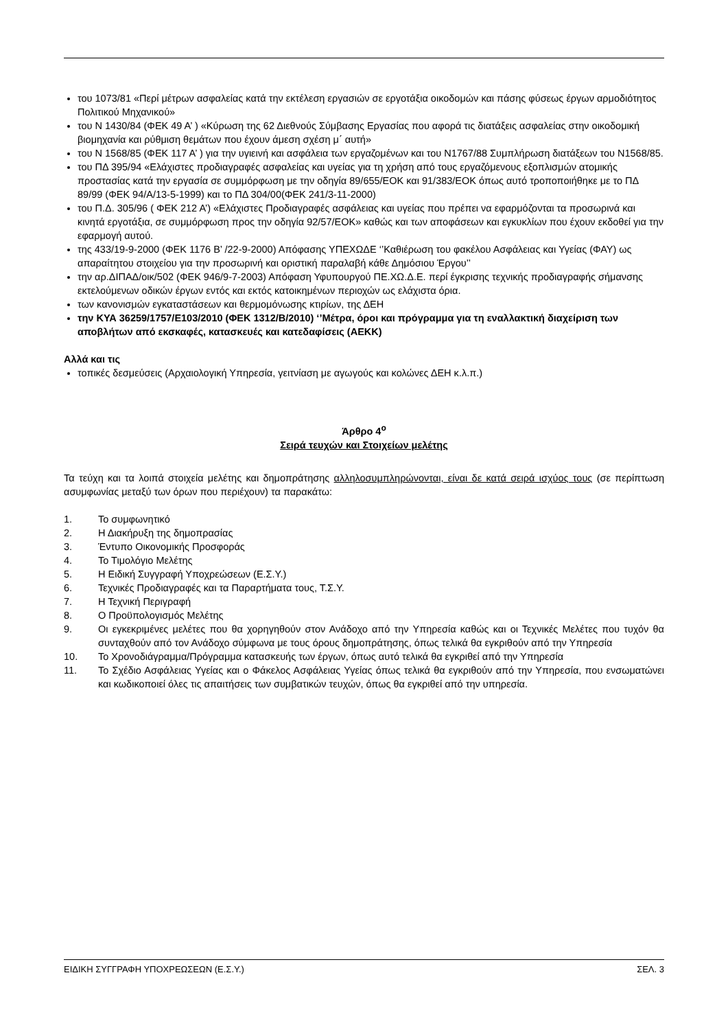του 1073/81 «Περί μέτρων ασφαλείας κατά την εκτέλεση εργασιών σε εργοτάξια οικοδομών και πάσης φύσεως έργων αρμοδιότητος Πολιτικού Μηχανικού»
του Ν 1430/84 (ΦΕΚ 49 Α’ ) «Κύρωση της 62 Διεθνούς Σύμβασης Εργασίας που αφορά τις διατάξεις ασφαλείας στην οικοδομική βιομηχανία και ρύθμιση θεμάτων που έχουν άμεση σχέση μ΄ αυτή»
του Ν 1568/85 (ΦΕΚ 117 Α’ ) για την υγιεινή και ασφάλεια των εργαζομένων και του Ν1767/88 Συμπλήρωση διατάξεων του Ν1568/85.
του ΠΔ 395/94 «Ελάχιστες προδιαγραφές ασφαλείας και υγείας για τη χρήση από τους εργαζόμενους εξοπλισμών ατομικής προστασίας κατά την εργασία σε συμμόρφωση με την οδηγία 89/655/ΕΟΚ και 91/383/ΕΟΚ όπως αυτό τροποποιήθηκε με το ΠΔ 89/99 (ΦΕΚ 94/Α/13-5-1999) και το ΠΔ 304/00(ΦΕΚ 241/3-11-2000)
του Π.Δ. 305/96 ( ΦΕΚ 212 Α’) «Ελάχιστες Προδιαγραφές ασφάλειας και υγείας που πρέπει να εφαρμόζονται τα προσωρινά και κινητά εργοτάξια, σε συμμόρφωση προς την οδηγία 92/57/ΕΟΚ» καθώς και των αποφάσεων και εγκυκλίων που έχουν εκδοθεί για την εφαρμογή αυτού.
της 433/19-9-2000 (ΦΕΚ 1176 Β’ /22-9-2000) Απόφασης ΥΠΕΧΩΔΕ ‘’Καθιέρωση του φακέλου Ασφάλειας και Υγείας (ΦΑΥ) ως απαραίτητου στοιχείου για την προσωρινή και οριστική παραλαβή κάθε Δημόσιου Έργου’’
την αρ.ΔΙΠΑΔ/οικ/502 (ΦΕΚ 946/9-7-2003) Απόφαση Υφυπουργού ΠΕ.ΧΩ.Δ.Ε. περί έγκρισης τεχνικής προδιαγραφής σήμανσης εκτελούμενων οδικών έργων εντός και εκτός κατοικημένων περιοχών ως ελάχιστα όρια.
των κανονισμών εγκαταστάσεων και θερμομόνωσης κτιρίων, της ΔΕΗ
την ΚΥΑ 36259/1757/Ε103/2010 (ΦΕΚ 1312/Β/2010) ‘’Μέτρα, όροι και πρόγραμμα για τη εναλλακτική διαχείριση των αποβλήτων από εκσκαφές, κατασκευές και κατεδαφίσεις (ΑΕΚΚ)
Αλλά και τις
τοπικές δεσμεύσεις (Αρχαιολογική Υπηρεσία, γειτνίαση με αγωγούς και κολώνες ΔΕΗ κ.λ.π.)
Άρθρο 4<sup>ο</sup>
Σειρά τευχών και Στοιχείων μελέτης
Τα τεύχη και τα λοιπά στοιχεία μελέτης και δημοπράτησης αλληλοσυμπληρώνονται, είναι δε κατά σειρά ισχύος τους (σε περίπτωση ασυμφωνίας μεταξύ των όρων που περιέχουν) τα παρακάτω:
1. Το συμφωνητικό
2. Η Διακήρυξη της δημοπρασίας
3. Έντυπο Οικονομικής Προσφοράς
4. Το Τιμολόγιο Μελέτης
5. Η Ειδική Συγγραφή Υποχρεώσεων (Ε.Σ.Υ.)
6. Τεχνικές Προδιαγραφές και τα Παραρτήματα τους, Τ.Σ.Υ.
7. Η Τεχνική Περιγραφή
8. Ο Προϋπολογισμός Μελέτης
9. Οι εγκεκριμένες μελέτες που θα χορηγηθούν στον Ανάδοχο από την Υπηρεσία καθώς και οι Τεχνικές Μελέτες που τυχόν θα συνταχθούν από τον Ανάδοχο σύμφωνα με τους όρους δημοπράτησης, όπως τελικά θα εγκριθούν από την Υπηρεσία
10. Το Χρονοδιάγραμμα/Πρόγραμμα κατασκευής των έργων, όπως αυτό τελικά θα εγκριθεί από την Υπηρεσία
11. Το Σχέδιο Ασφάλειας Υγείας και ο Φάκελος Ασφάλειας Υγείας όπως τελικά θα εγκριθούν από την Υπηρεσία, που ενσωματώνει και κωδικοποιεί όλες τις απαιτήσεις των συμβατικών τευχών, όπως θα εγκριθεί από την υπηρεσία.
ΕΙΔΙΚΗ ΣΥΓΓΡΑΦΗ ΥΠΟΧΡΕΩΣΕΩΝ (Ε.Σ.Υ.) ΣΕΛ. 3